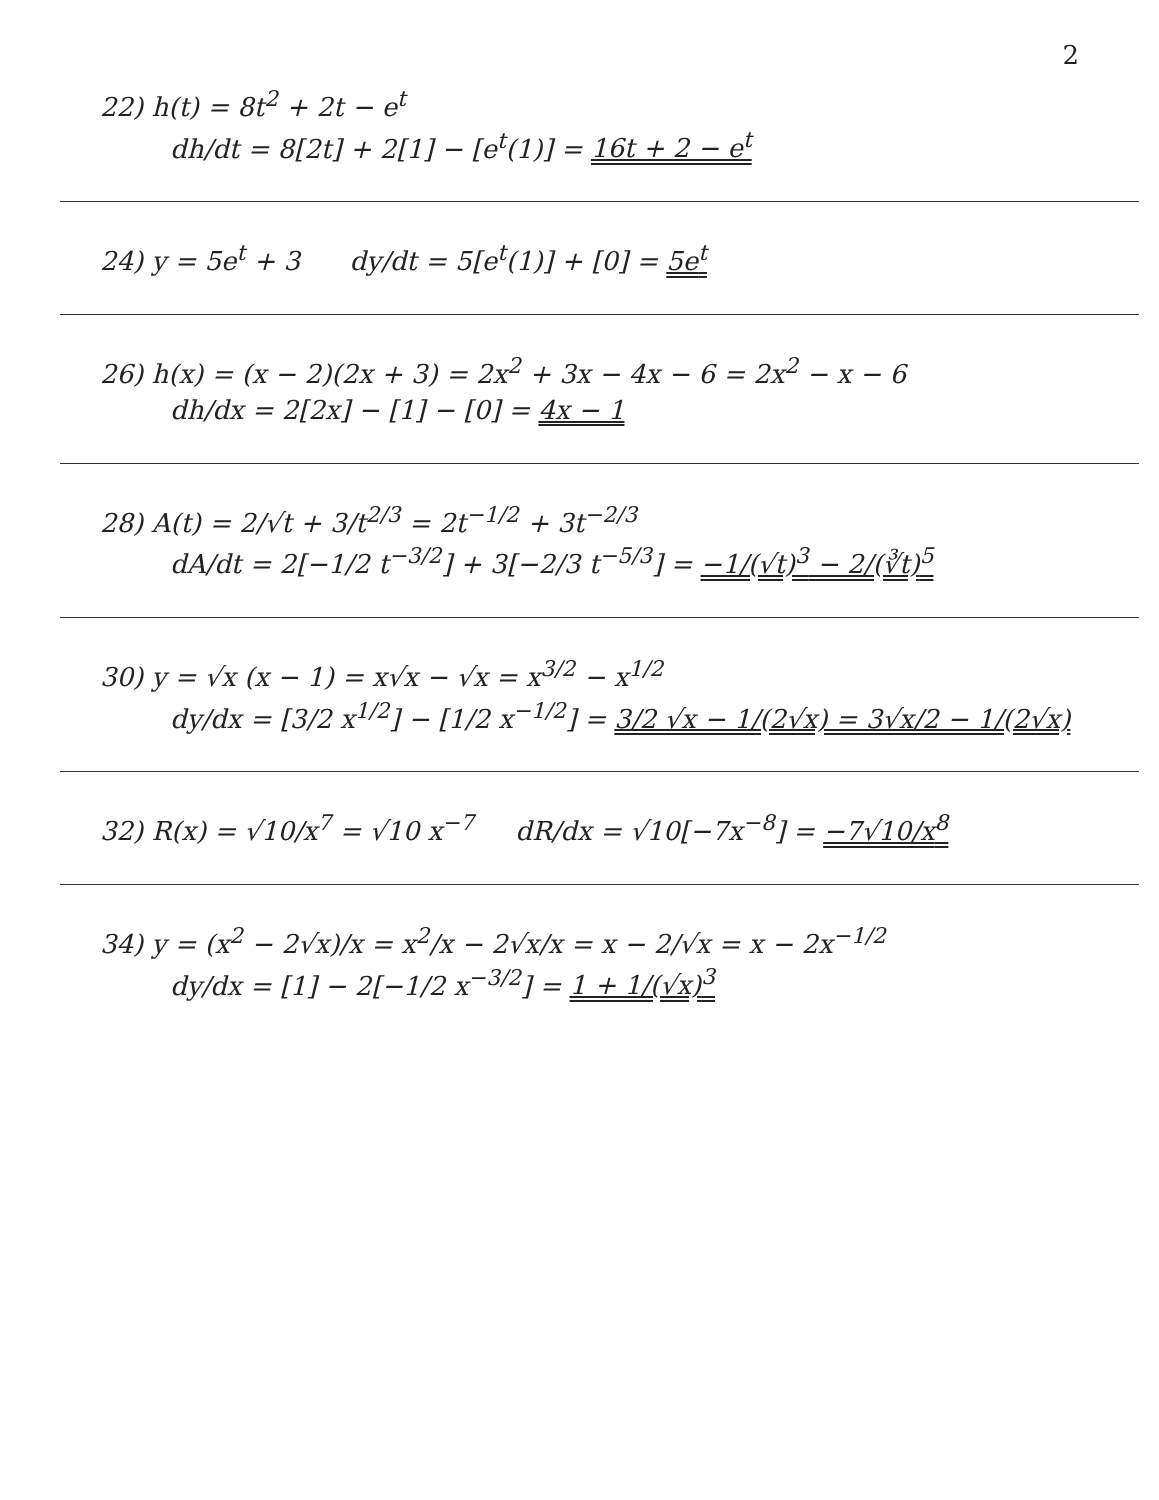2
22) h(t) = 8t<sup>2</sup> + 2t − e<sup>t</sup>
dh/dt = 8[2t] + 2[1] − [e<sup>t</sup>(1)] = 16t + 2 − e<sup>t</sup>
24) y = 5e<sup>t</sup> + 3 dy/dt = 5[e<sup>t</sup>(1)] + [0] = 5e<sup>t</sup>
26) h(x) = (x − 2)(2x + 3) = 2x<sup>2</sup> + 3x − 4x − 6 = 2x<sup>2</sup> − x − 6
dh/dx = 2[2x] − [1] − [0] = 4x − 1
28) A(t) = 2/√t + 3/t<sup>2/3</sup> = 2t<sup>−1/2</sup> + 3t<sup>−2/3</sup>
dA/dt = 2[−1/2 t<sup>−3/2</sup>] + 3[−2/3 t<sup>−5/3</sup>] = −1/(√t)<sup>3</sup> − 2/(∛t)<sup>5</sup>
30) y = √x (x − 1) = x√x − √x = x<sup>3/2</sup> − x<sup>1/2</sup>
dy/dx = [3/2 x<sup>1/2</sup>] − [1/2 x<sup>−1/2</sup>] = 3/2 √x − 1/(2√x) = 3√x/2 − 1/(2√x)
32) R(x) = √10/x<sup>7</sup> = √10 x<sup>−7</sup> dR/dx = √10[−7x<sup>−8</sup>] = −7√10/x<sup>8</sup>
34) y = (x<sup>2</sup> − 2√x)/x = x<sup>2</sup>/x − 2√x/x = x − 2/√x = x − 2x<sup>−1/2</sup>
dy/dx = [1] − 2[−1/2 x<sup>−3/2</sup>] = 1 + 1/(√x)<sup>3</sup>